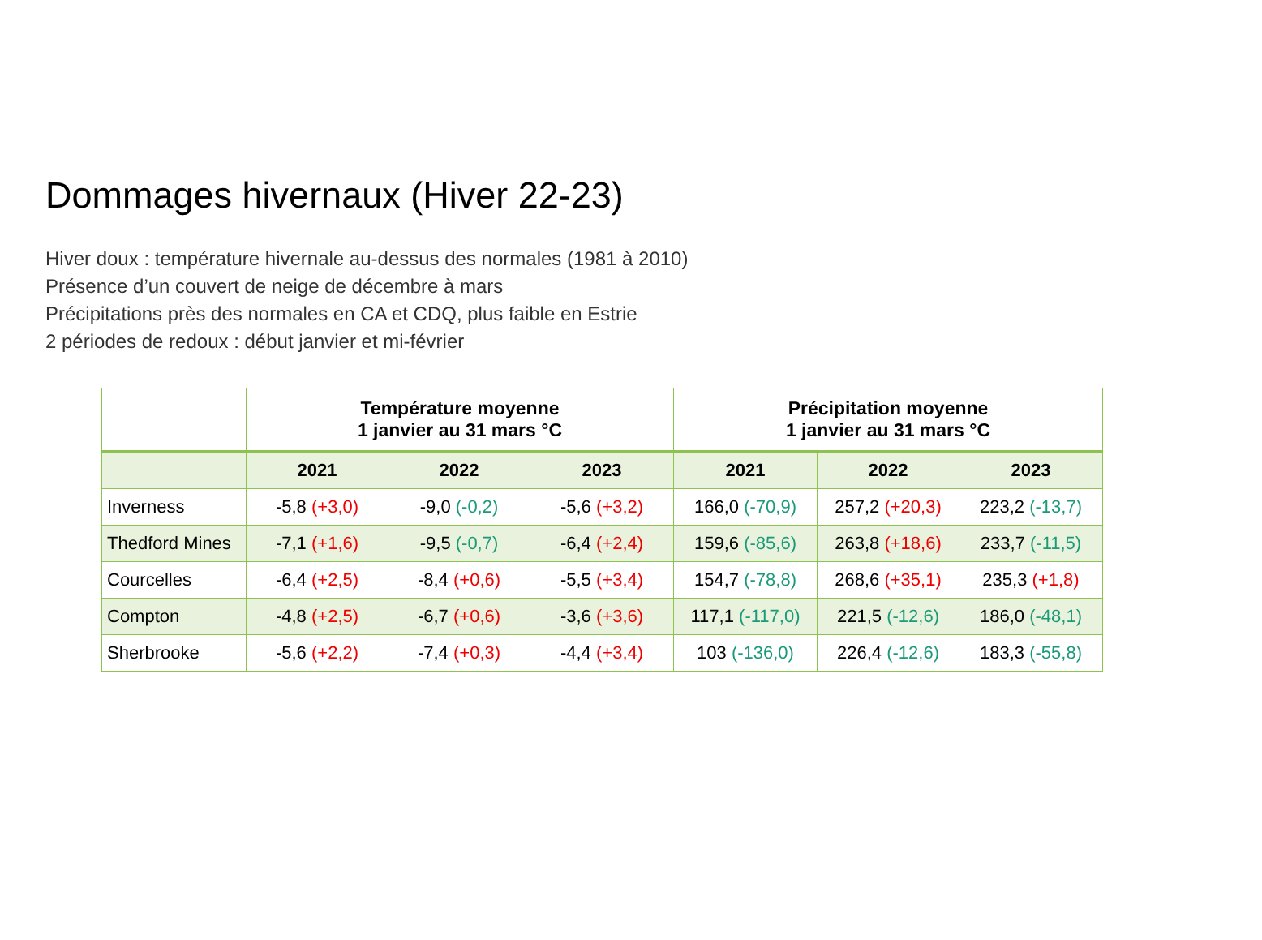Dommages hivernaux (Hiver 22-23)
Hiver doux : température hivernale au-dessus des normales (1981 à 2010)
Présence d’un couvert de neige de décembre à mars
Précipitations près des normales en CA et CDQ, plus faible en Estrie
2 périodes de redoux : début janvier et mi-février
| | Température moyenne 1 janvier au 31 mars °C | | | Précipitation moyenne 1 janvier au 31 mars °C | | |
| --- | --- | --- | --- | --- | --- | --- |
| | 2021 | 2022 | 2023 | 2021 | 2022 | 2023 |
| Inverness | -5,8 (+3,0) | -9,0 (-0,2) | -5,6 (+3,2) | 166,0 (-70,9) | 257,2 (+20,3) | 223,2 (-13,7) |
| Thedford Mines | -7,1 (+1,6) | -9,5 (-0,7) | -6,4 (+2,4) | 159,6 (-85,6) | 263,8 (+18,6) | 233,7 (-11,5) |
| Courcelles | -6,4 (+2,5) | -8,4 (+0,6) | -5,5 (+3,4) | 154,7 (-78,8) | 268,6 (+35,1) | 235,3 (+1,8) |
| Compton | -4,8 (+2,5) | -6,7 (+0,6) | -3,6 (+3,6) | 117,1 (-117,0) | 221,5 (-12,6) | 186,0 (-48,1) |
| Sherbrooke | -5,6 (+2,2) | -7,4 (+0,3) | -4,4 (+3,4) | 103 (-136,0) | 226,4 (-12,6) | 183,3 (-55,8) |